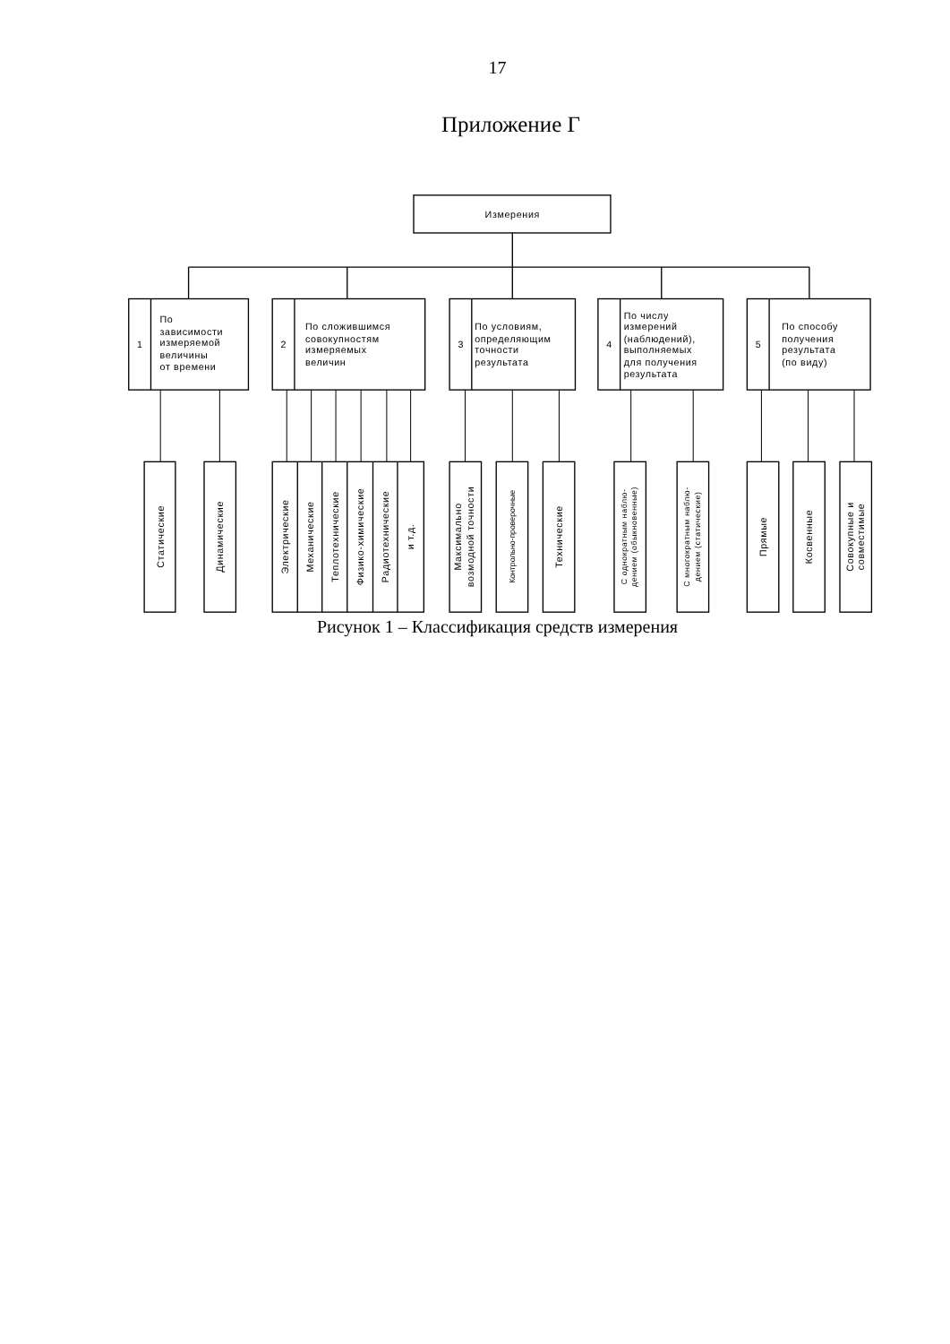17
Приложение Г
Измерения
1
По зависимости измеряемой величины от времени
2
По сложившимся совокупностям измеряемых величин
3
По условиям, определяющим точности результата
4
По числу измерений (наблюдений), выполняемых для получения результата
5
По способу получения результата (по виду)
Статические
Динамические
Электрические
Механические
Теплотехнические
Физико-химические
Радиотехнические
и т.д.
Максимально
возмодной точности
Контрольно-проверочные
Технические
С однократным наблю-
дением (обыкновенные)
С многократным наблю-
дением (статические)
Прямые
Косвенные
Совокупные и
совместимые
Рисунок 1 – Классификация средств измерения